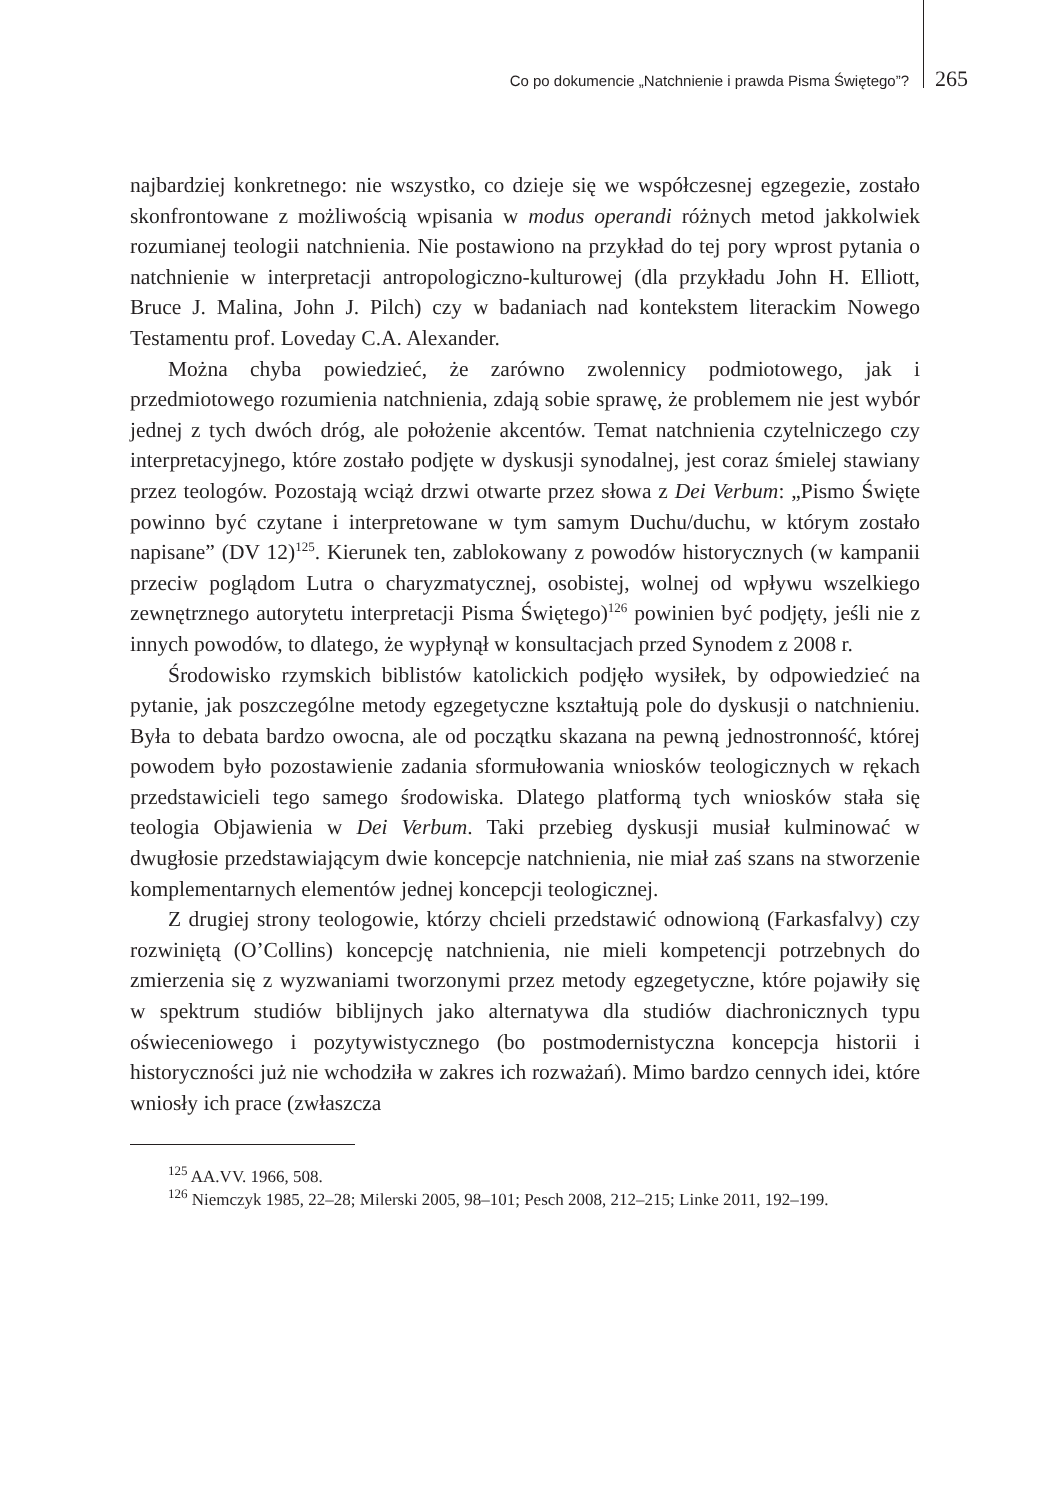Co po dokumencie „Natchnienie i prawda Pisma Świętego”? 265
najbardziej konkretnego: nie wszystko, co dzieje się we współczesnej egzegezie, zostało skonfrontowane z możliwością wpisania w modus operandi różnych metod jakkolwiek rozumianej teologii natchnienia. Nie postawiono na przykład do tej pory wprost pytania o natchnienie w interpretacji antropologiczno-kulturowej (dla przykładu John H. Elliott, Bruce J. Malina, John J. Pilch) czy w badaniach nad kontekstem literackim Nowego Testamentu prof. Loveday C.A. Alexander.
Można chyba powiedzieć, że zarówno zwolennicy podmiotowego, jak i przedmiotowego rozumienia natchnienia, zdają sobie sprawę, że problemem nie jest wybór jednej z tych dwóch dróg, ale położenie akcentów. Temat natchnienia czytelniczego czy interpretacyjnego, które zostało podjęte w dyskusji synodalnej, jest coraz śmielej stawiany przez teologów. Pozostają wciąż drzwi otwarte przez słowa z Dei Verbum: „Pismo Święte powinno być czytane i interpretowane w tym samym Duchu/duchu, w którym zostało napisane” (DV 12)<sup>125</sup>. Kierunek ten, zablokowany z powodów historycznych (w kampanii przeciw poglądom Lutra o charyzmatycznej, osobistej, wolnej od wpływu wszelkiego zewnętrznego autorytetu interpretacji Pisma Świętego)<sup>126</sup> powinien być podjęty, jeśli nie z innych powodów, to dlatego, że wypłynął w konsultacjach przed Synodem z 2008 r.
Środowisko rzymskich biblistów katolickich podjęło wysiłek, by odpowiedzieć na pytanie, jak poszczególne metody egzegetyczne kształtują pole do dyskusji o natchnieniu. Była to debata bardzo owocna, ale od początku skazana na pewną jednostronność, której powodem było pozostawienie zadania sformułowania wniosków teologicznych w rękach przedstawicieli tego samego środowiska. Dlatego platformą tych wniosków stała się teologia Objawienia w Dei Verbum. Taki przebieg dyskusji musiał kulminować w dwugłosie przedstawiającym dwie koncepcje natchnienia, nie miał zaś szans na stworzenie komplementarnych elementów jednej koncepcji teologicznej.
Z drugiej strony teologowie, którzy chcieli przedstawić odnowioną (Farkasfalvy) czy rozwiniętą (O’Collins) koncepcję natchnienia, nie mieli kompetencji potrzebnych do zmierzenia się z wyzwaniami tworzonymi przez metody egzegetyczne, które pojawiły się w spektrum studiów biblijnych jako alternatywa dla studiów diachronicznych typu oświeceniowego i pozytywistycznego (bo postmodernistyczna koncepcja historii i historyczności już nie wchodziła w zakres ich rozważań). Mimo bardzo cennych idei, które wniosły ich prace (zwłaszcza
<sup>125</sup> AA.VV. 1966, 508.
<sup>126</sup> Niemczyk 1985, 22–28; Milerski 2005, 98–101; Pesch 2008, 212–215; Linke 2011, 192–199.